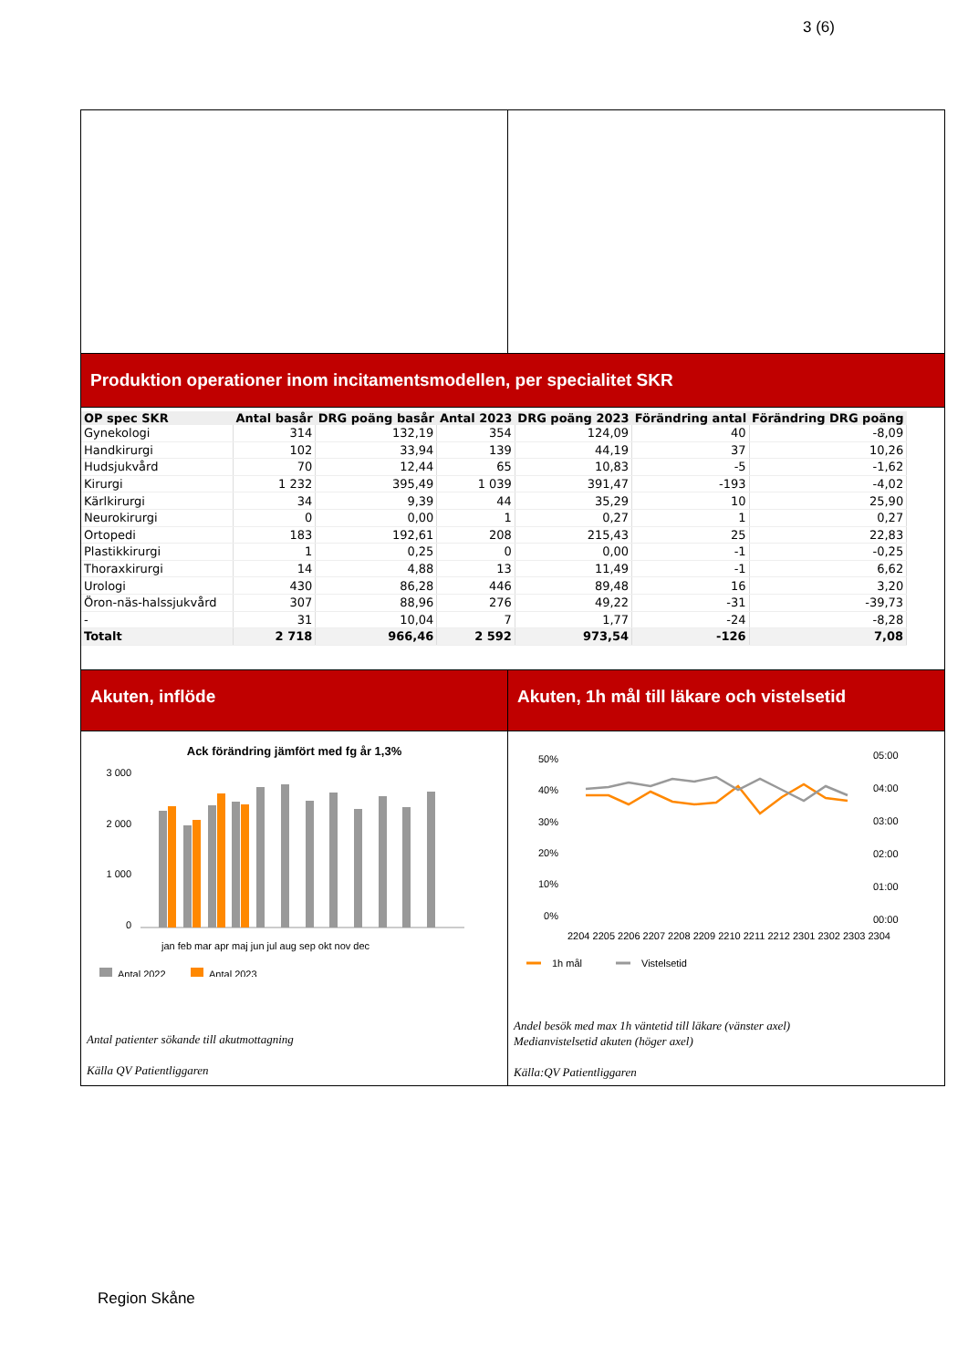3 (6)
Produktion operationer inom incitamentsmodellen, per specialitet SKR
| OP spec SKR | Antal basår | DRG poäng basår | Antal 2023 | DRG poäng 2023 | Förändring antal | Förändring DRG poäng |
| --- | --- | --- | --- | --- | --- | --- |
| Gynekologi | 314 | 132,19 | 354 | 124,09 | 40 | -8,09 |
| Handkirurgi | 102 | 33,94 | 139 | 44,19 | 37 | 10,26 |
| Hudsjukvård | 70 | 12,44 | 65 | 10,83 | -5 | -1,62 |
| Kirurgi | 1 232 | 395,49 | 1 039 | 391,47 | -193 | -4,02 |
| Kärlkirurgi | 34 | 9,39 | 44 | 35,29 | 10 | 25,90 |
| Neurokirurgi | 0 | 0,00 | 1 | 0,27 | 1 | 0,27 |
| Ortopedi | 183 | 192,61 | 208 | 215,43 | 25 | 22,83 |
| Plastikkirurgi | 1 | 0,25 | 0 | 0,00 | -1 | -0,25 |
| Thoraxkirurgi | 14 | 4,88 | 13 | 11,49 | -1 | 6,62 |
| Urologi | 430 | 86,28 | 446 | 89,48 | 16 | 3,20 |
| Öron-näs-halssjukvård | 307 | 88,96 | 276 | 49,22 | -31 | -39,73 |
| - | 31 | 10,04 | 7 | 1,77 | -24 | -8,28 |
| Totalt | 2 718 | 966,46 | 2 592 | 973,54 | -126 | 7,08 |
Akuten, inflöde
Ack förändring jämfört med fg år 1,3%
3 000
2 000
1 000
0
jan feb mar apr maj jun jul aug sep okt nov dec
Antal 2022
Antal 2023
Antal patienter sökande till akutmottagning
Källa QV Patientliggaren
Akuten, 1h mål till läkare och vistelsetid
50%
40%
30%
20%
10%
0%
05:00
04:00
03:00
02:00
01:00
00:00
2204 2205 2206 2207 2208 2209 2210 2211 2212 2301 2302 2303 2304
1h mål
Vistelsetid
Andel besök med max 1h väntetid till läkare (vänster axel)
Medianvistelsetid akuten (höger axel)
Källa:QV Patientliggaren
Region Skåne